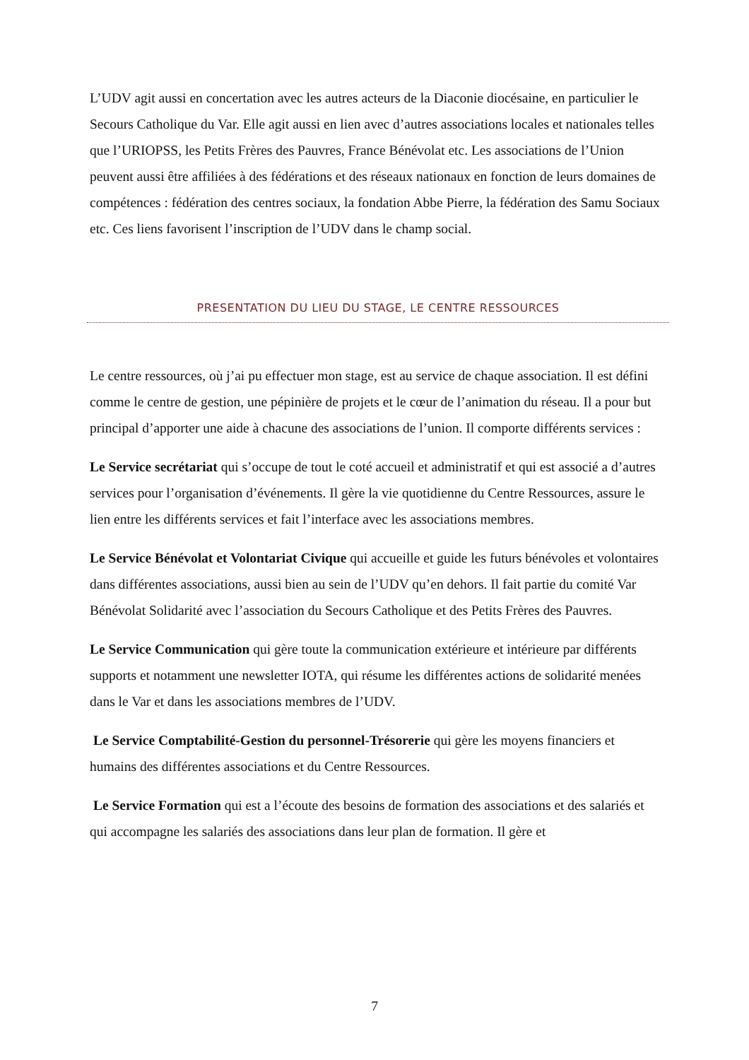L’UDV agit aussi en concertation avec les autres acteurs de la Diaconie diocésaine, en particulier le Secours Catholique du Var. Elle agit aussi en lien avec d’autres associations locales et nationales telles que l’URIOPSS, les Petits Frères des Pauvres, France Bénévolat etc. Les associations de l’Union peuvent aussi être affiliées à des fédérations et des réseaux nationaux en fonction de leurs domaines de compétences : fédération des centres sociaux, la fondation Abbe Pierre, la fédération des Samu Sociaux etc. Ces liens favorisent l’inscription de l’UDV dans le champ social.
PRESENTATION DU LIEU DU STAGE, LE CENTRE RESSOURCES
Le centre ressources, où j’ai pu effectuer mon stage, est au service de chaque association. Il est défini comme le centre de gestion, une pépinière de projets et le cœur de l’animation du réseau. Il a pour but principal d’apporter une aide à chacune des associations de l’union. Il comporte différents services :
Le Service secrétariat qui s’occupe de tout le coté accueil et administratif et qui est associé a d’autres services pour l’organisation d’événements. Il gère la vie quotidienne du Centre Ressources, assure le lien entre les différents services et fait l’interface avec les associations membres.
Le Service Bénévolat et Volontariat Civique qui accueille et guide les futurs bénévoles et volontaires dans différentes associations, aussi bien au sein de l’UDV qu’en dehors. Il fait partie du comité Var Bénévolat Solidarité avec l’association du Secours Catholique et des Petits Frères des Pauvres.
Le Service Communication qui gère toute la communication extérieure et intérieure par différents supports et notamment une newsletter IOTA, qui résume les différentes actions de solidarité menées dans le Var et dans les associations membres de l’UDV.
Le Service Comptabilité-Gestion du personnel-Trésorerie qui gère les moyens financiers et humains des différentes associations et du Centre Ressources.
Le Service Formation qui est a l’écoute des besoins de formation des associations et des salariés et qui accompagne les salariés des associations dans leur plan de formation. Il gère et
7